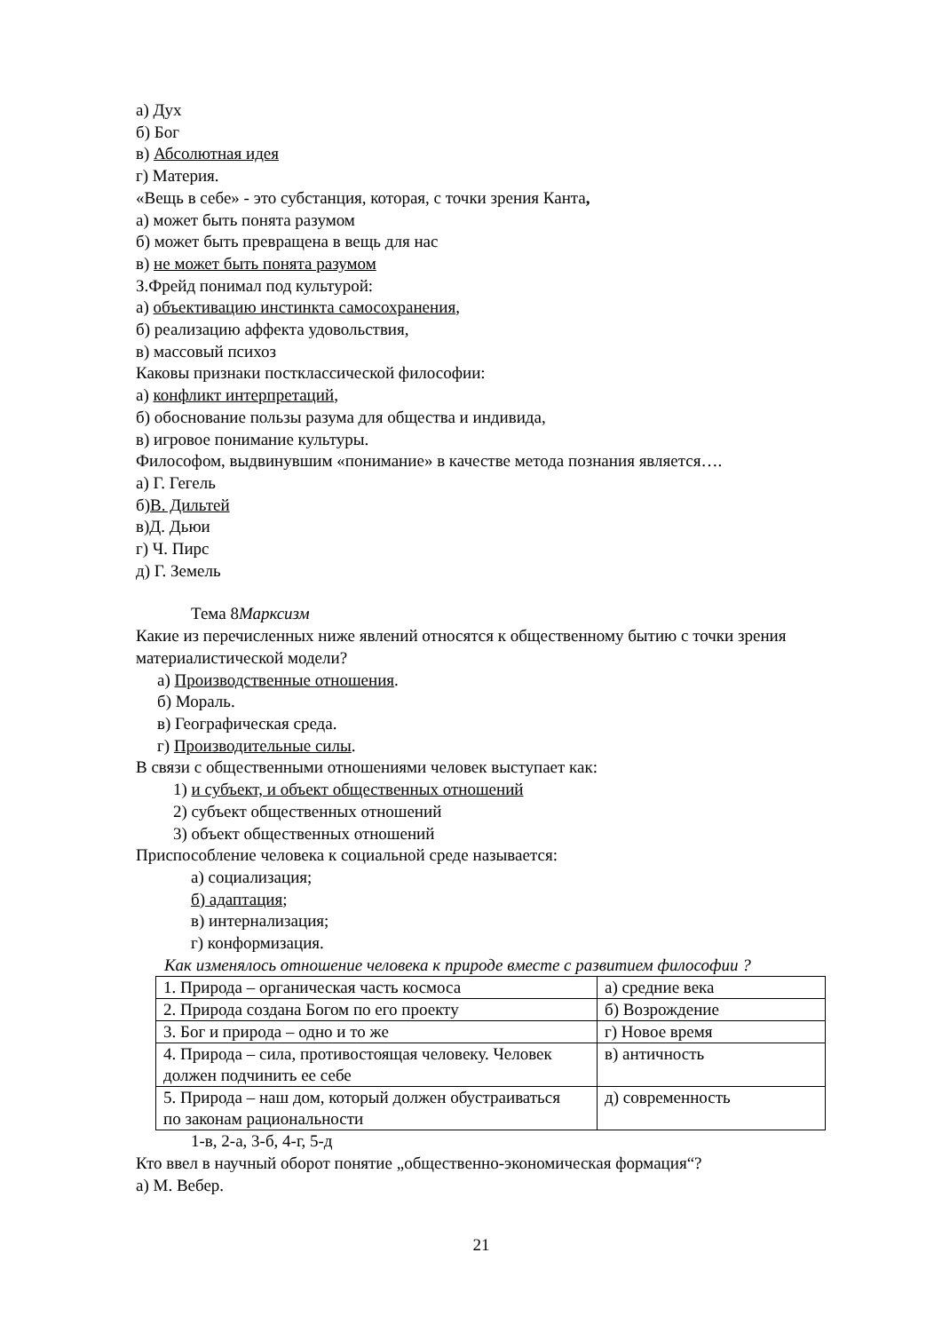а) Дух
б) Бог
в) Абсолютная идея
г) Материя.
«Вещь в себе» - это субстанция, которая, с точки зрения Канта,
а) может быть понята разумом
б) может быть превращена в вещь для нас
в) не может быть понята разумом
З.Фрейд понимал под культурой:
а) объективацию инстинкта самосохранения,
б) реализацию аффекта удовольствия,
в) массовый психоз
Каковы признаки постклассической философии:
а) конфликт интерпретаций,
б) обоснование пользы разума для общества и индивида,
в) игровое понимание культуры.
Философом, выдвинувшим «понимание» в качестве метода познания является….
а) Г. Гегель
б)В. Дильтей
в)Д. Дьюи
г) Ч. Пирс
д) Г. Земель
Тема 8Марксизм
Какие из перечисленных ниже явлений относятся к общественному бытию с точки зрения материалистической модели?
а) Производственные отношения.
б) Мораль.
в) Географическая среда.
г) Производительные силы.
В связи с общественными отношениями человек выступает как:
1) и субъект, и объект общественных отношений
2) субъект общественных отношений
3) объект общественных отношений
Приспособление человека к социальной среде называется:
а) социализация;
б) адаптация;
в) интернализация;
г) конформизация.
Как изменялось отношение человека к природе вместе с развитием философии ?
| 1. Природа – органическая часть космоса | а) средние века |
| 2. Природа создана Богом по его проекту | б) Возрождение |
| 3. Бог и природа – одно и то же | г) Новое время |
| 4. Природа – сила, противостоящая человеку. Человек должен подчинить ее себе | в) античность |
| 5. Природа – наш дом, который должен обустраиваться по законам рациональности | д) современность |
1-в, 2-а, 3-б, 4-г, 5-д
Кто ввел в научный оборот понятие „общественно-экономическая формация“?
а) М. Вебер.
21